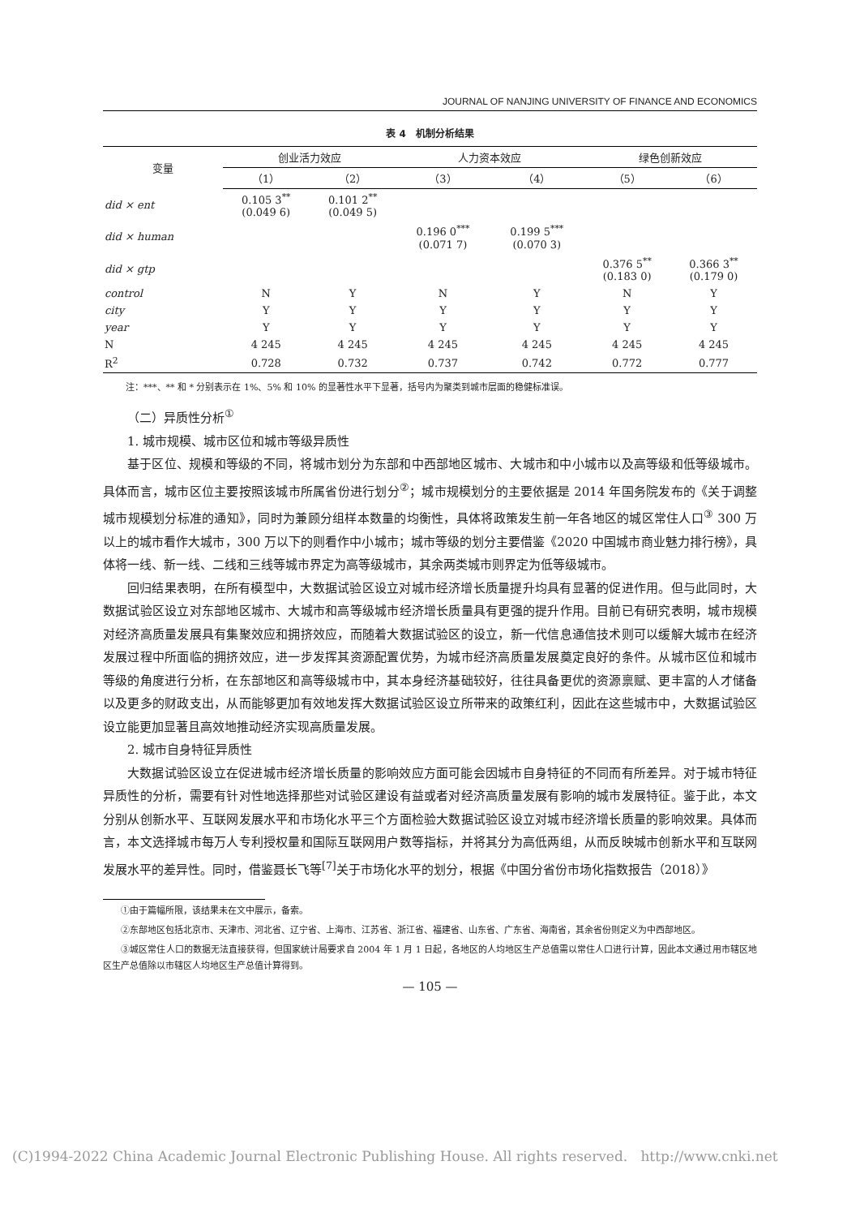JOURNAL OF NANJING UNIVERSITY OF FINANCE AND ECONOMICS
表 4　机制分析结果
| 变量 | 创业活力效应 | | 人力资本效应 | | 绿色创新效应 | |
| --- | --- | --- | --- | --- | --- | --- |
| | （1） | （2） | （3） | （4） | （5） | （6） |
| did × ent | 0.105 3<sup>**</sup> (0.049 6) | 0.101 2<sup>**</sup> (0.049 5) | | | | |
| did × human | | | 0.196 0<sup>***</sup> (0.071 7) | 0.199 5<sup>***</sup> (0.070 3) | | |
| did × gtp | | | | | 0.376 5<sup>**</sup> (0.183 0) | 0.366 3<sup>**</sup> (0.179 0) |
| control | N | Y | N | Y | N | Y |
| city | Y | Y | Y | Y | Y | Y |
| year | Y | Y | Y | Y | Y | Y |
| N | 4 245 | 4 245 | 4 245 | 4 245 | 4 245 | 4 245 |
| R<sup>2</sup> | 0.728 | 0.732 | 0.737 | 0.742 | 0.772 | 0.777 |
注：***、** 和 * 分别表示在 1%、5% 和 10% 的显著性水平下显著，括号内为聚类到城市层面的稳健标准误。
（二）异质性分析<sup>①</sup>
1. 城市规模、城市区位和城市等级异质性
基于区位、规模和等级的不同，将城市划分为东部和中西部地区城市、大城市和中小城市以及高等级和低等级城市。具体而言，城市区位主要按照该城市所属省份进行划分<sup>②</sup>；城市规模划分的主要依据是 2014 年国务院发布的《关于调整城市规模划分标准的通知》，同时为兼顾分组样本数量的均衡性，具体将政策发生前一年各地区的城区常住人口<sup>③</sup> 300 万以上的城市看作大城市，300 万以下的则看作中小城市；城市等级的划分主要借鉴《2020 中国城市商业魅力排行榜》，具体将一线、新一线、二线和三线等城市界定为高等级城市，其余两类城市则界定为低等级城市。
回归结果表明，在所有模型中，大数据试验区设立对城市经济增长质量提升均具有显著的促进作用。但与此同时，大数据试验区设立对东部地区城市、大城市和高等级城市经济增长质量具有更强的提升作用。目前已有研究表明，城市规模对经济高质量发展具有集聚效应和拥挤效应，而随着大数据试验区的设立，新一代信息通信技术则可以缓解大城市在经济发展过程中所面临的拥挤效应，进一步发挥其资源配置优势，为城市经济高质量发展奠定良好的条件。从城市区位和城市等级的角度进行分析，在东部地区和高等级城市中，其本身经济基础较好，往往具备更优的资源禀赋、更丰富的人才储备以及更多的财政支出，从而能够更加有效地发挥大数据试验区设立所带来的政策红利，因此在这些城市中，大数据试验区设立能更加显著且高效地推动经济实现高质量发展。
2. 城市自身特征异质性
大数据试验区设立在促进城市经济增长质量的影响效应方面可能会因城市自身特征的不同而有所差异。对于城市特征异质性的分析，需要有针对性地选择那些对试验区建设有益或者对经济高质量发展有影响的城市发展特征。鉴于此，本文分别从创新水平、互联网发展水平和市场化水平三个方面检验大数据试验区设立对城市经济增长质量的影响效果。具体而言，本文选择城市每万人专利授权量和国际互联网用户数等指标，并将其分为高低两组，从而反映城市创新水平和互联网发展水平的差异性。同时，借鉴聂长飞等<sup>[7]</sup>关于市场化水平的划分，根据《中国分省份市场化指数报告（2018）》
①由于篇幅所限，该结果未在文中展示，备索。
②东部地区包括北京市、天津市、河北省、辽宁省、上海市、江苏省、浙江省、福建省、山东省、广东省、海南省，其余省份则定义为中西部地区。
③城区常住人口的数据无法直接获得，但国家统计局要求自 2004 年 1 月 1 日起，各地区的人均地区生产总值需以常住人口进行计算，因此本文通过用市辖区地区生产总值除以市辖区人均地区生产总值计算得到。
— 105 —
(C)1994-2022 China Academic Journal Electronic Publishing House. All rights reserved. http://www.cnki.net